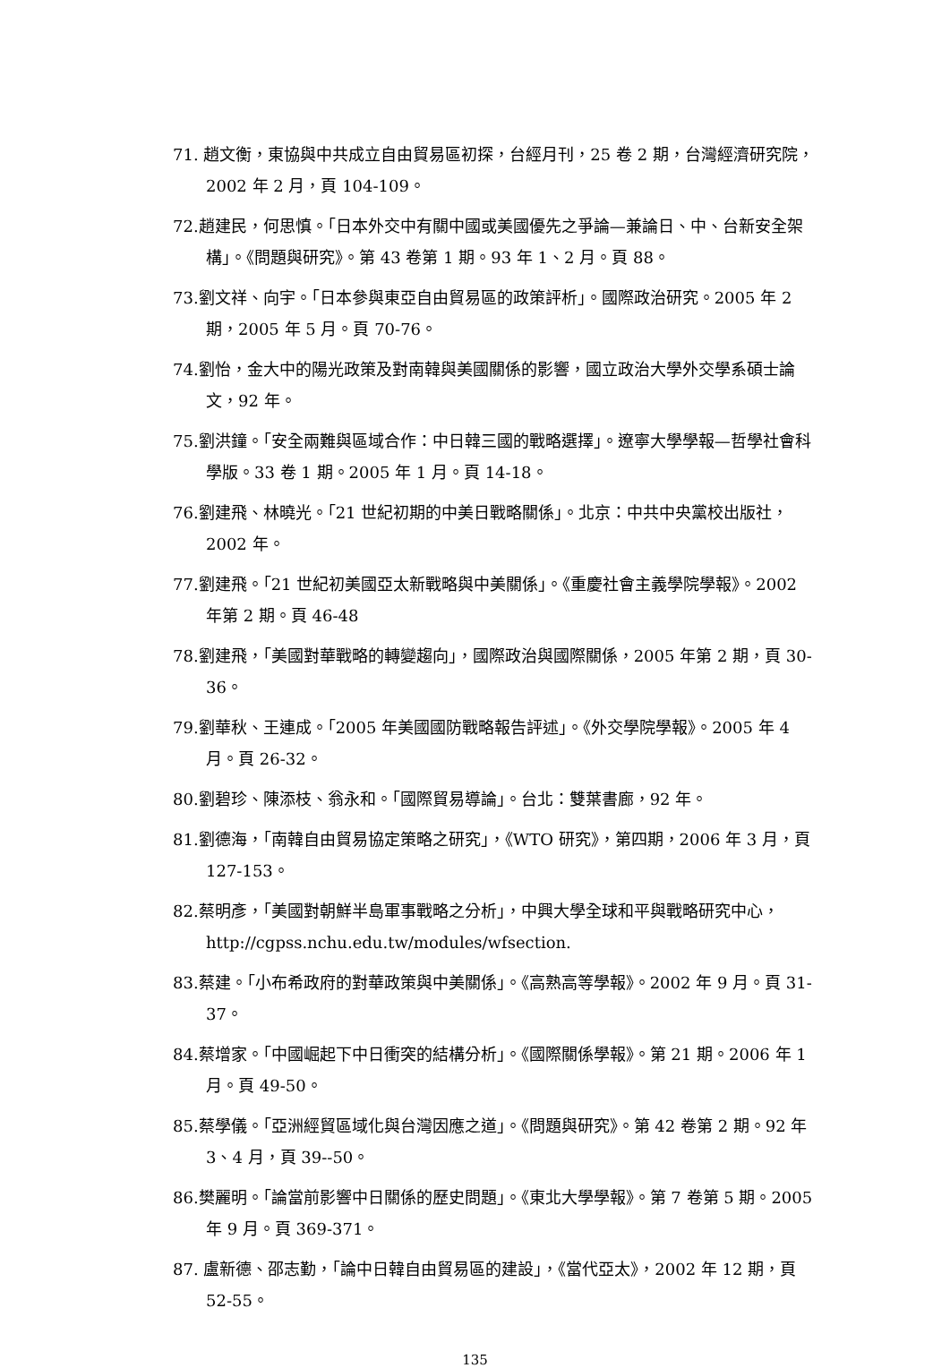71. 趙文衡，東協與中共成立自由貿易區初探，台經月刊，25 卷 2 期，台灣經濟研究院，2002 年 2 月，頁 104-109。
72.趙建民，何思慎。「日本外交中有關中國或美國優先之爭論—兼論日、中、台新安全架構」。《問題與研究》。第 43 卷第 1 期。93 年 1、2 月。頁 88。
73.劉文祥、向宇。「日本參與東亞自由貿易區的政策評析」。國際政治研究。2005 年 2 期，2005 年 5 月。頁 70-76。
74.劉怡，金大中的陽光政策及對南韓與美國關係的影響，國立政治大學外交學系碩士論文，92 年。
75.劉洪鐘。「安全兩難與區域合作：中日韓三國的戰略選擇」。遼寧大學學報—哲學社會科學版。33 卷 1 期。2005 年 1 月。頁 14-18。
76.劉建飛、林曉光。「21 世紀初期的中美日戰略關係」。北京：中共中央黨校出版社，2002 年。
77.劉建飛。「21 世紀初美國亞太新戰略與中美關係」。《重慶社會主義學院學報》。2002 年第 2 期。頁 46-48
78.劉建飛，「美國對華戰略的轉變趨向」，國際政治與國際關係，2005 年第 2 期，頁 30-36。
79.劉華秋、王連成。「2005 年美國國防戰略報告評述」。《外交學院學報》。2005 年 4 月。頁 26-32。
80.劉碧珍、陳添枝、翁永和。「國際貿易導論」。台北：雙葉書廊，92 年。
81.劉德海，「南韓自由貿易協定策略之研究」，《WTO 研究》，第四期，2006 年 3 月，頁 127-153。
82.蔡明彥，「美國對朝鮮半島軍事戰略之分析」，中興大學全球和平與戰略研究中心，http://cgpss.nchu.edu.tw/modules/wfsection.
83.蔡建。「小布希政府的對華政策與中美關係」。《高熟高等學報》。2002 年 9 月。頁 31-37。
84.蔡增家。「中國崛起下中日衝突的結構分析」。《國際關係學報》。第 21 期。2006 年 1 月。頁 49-50。
85.蔡學儀。「亞洲經貿區域化與台灣因應之道」。《問題與研究》。第 42 卷第 2 期。92 年 3、4 月，頁 39--50。
86.樊麗明。「論當前影響中日關係的歷史問題」。《東北大學學報》。第 7 卷第 5 期。2005 年 9 月。頁 369-371。
87. 盧新德、邵志勤，「論中日韓自由貿易區的建設」，《當代亞太》，2002 年 12 期，頁 52-55。
135